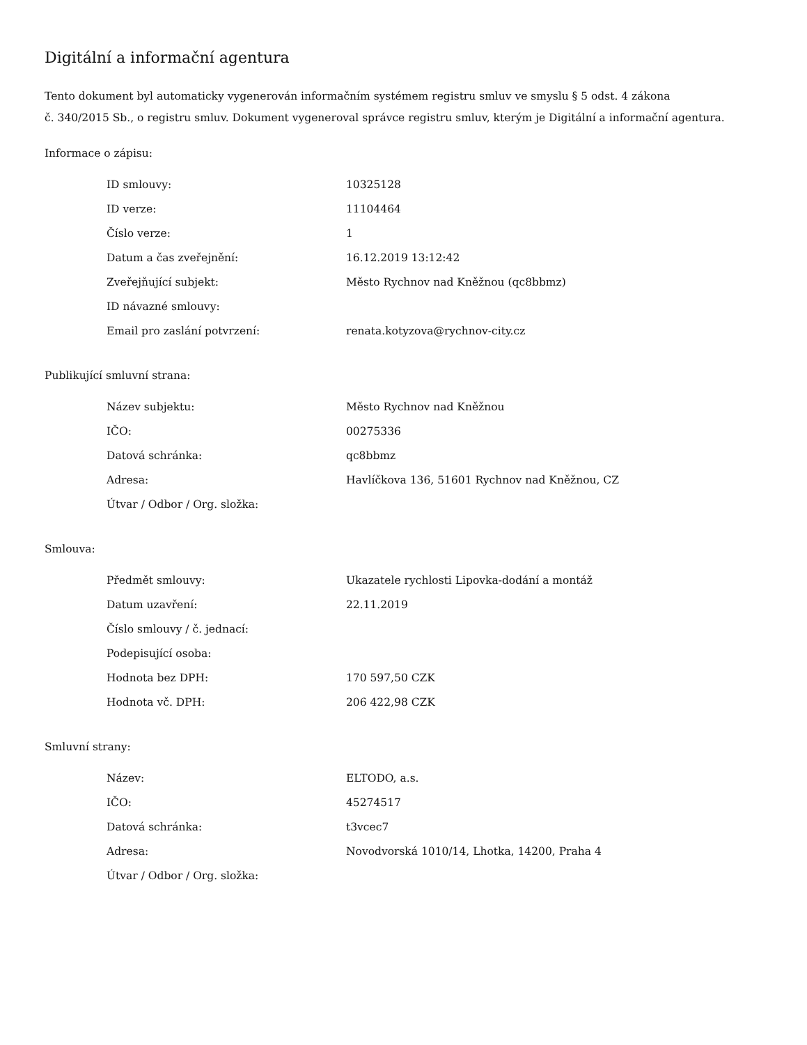Digitální a informační agentura
Tento dokument byl automaticky vygenerován informačním systémem registru smluv ve smyslu § 5 odst. 4 zákona
č. 340/2015 Sb., o registru smluv. Dokument vygeneroval správce registru smluv, kterým je Digitální a informační agentura.
Informace o zápisu:
| ID smlouvy: | 10325128 |
| ID verze: | 11104464 |
| Číslo verze: | 1 |
| Datum a čas zveřejnění: | 16.12.2019 13:12:42 |
| Zveřejňující subjekt: | Město Rychnov nad Kněžnou (qc8bbmz) |
| ID návazné smlouvy: | |
| Email pro zaslání potvrzení: | renata.kotyzova@rychnov-city.cz |
Publikující smluvní strana:
| Název subjektu: | Město Rychnov nad Kněžnou |
| IČO: | 00275336 |
| Datová schránka: | qc8bbmz |
| Adresa: | Havlíčkova 136, 51601 Rychnov nad Kněžnou, CZ |
| Útvar / Odbor / Org. složka: | |
Smlouva:
| Předmět smlouvy: | Ukazatele rychlosti Lipovka-dodání a montáž |
| Datum uzavření: | 22.11.2019 |
| Číslo smlouvy / č. jednací: | |
| Podepisující osoba: | |
| Hodnota bez DPH: | 170 597,50 CZK |
| Hodnota vč. DPH: | 206 422,98 CZK |
Smluvní strany:
| Název: | ELTODO, a.s. |
| IČO: | 45274517 |
| Datová schránka: | t3vcec7 |
| Adresa: | Novodvorská 1010/14, Lhotka, 14200, Praha 4 |
| Útvar / Odbor / Org. složka: | |